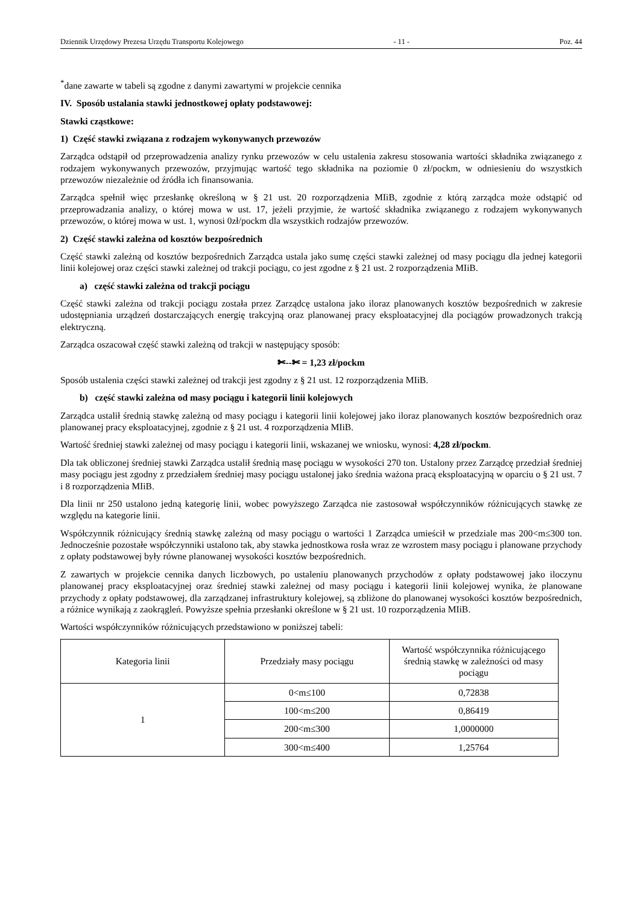Dziennik Urzędowy Prezesa Urzędu Transportu Kolejowego - 11 - Poz. 44
<sup>*</sup> dane zawarte w tabeli są zgodne z danymi zawartymi w projekcie cennika
IV. Sposób ustalania stawki jednostkowej opłaty podstawowej:
Stawki cząstkowe:
1) Część stawki związana z rodzajem wykonywanych przewozów
Zarządca odstąpił od przeprowadzenia analizy rynku przewozów w celu ustalenia zakresu stosowania wartości składnika związanego z rodzajem wykonywanych przewozów, przyjmując wartość tego składnika na poziomie 0 zł/pockm, w odniesieniu do wszystkich przewozów niezależnie od źródła ich finansowania.
Zarządca spełnił więc przesłankę określoną w § 21 ust. 20 rozporządzenia MIiB, zgodnie z którą zarządca może odstąpić od przeprowadzania analizy, o której mowa w ust. 17, jeżeli przyjmie, że wartość składnika związanego z rodzajem wykonywanych przewozów, o której mowa w ust. 1, wynosi 0zł/pockm dla wszystkich rodzajów przewozów.
2) Część stawki zależna od kosztów bezpośrednich
Część stawki zależną od kosztów bezpośrednich Zarządca ustala jako sumę części stawki zależnej od masy pociągu dla jednej kategorii linii kolejowej oraz części stawki zależnej od trakcji pociągu, co jest zgodne z § 21 ust. 2 rozporządzenia MIiB.
a) część stawki zależna od trakcji pociągu
Część stawki zależna od trakcji pociągu została przez Zarządcę ustalona jako iloraz planowanych kosztów bezpośrednich w zakresie udostępniania urządzeń dostarczających energię trakcyjną oraz planowanej pracy eksploatacyjnej dla pociągów prowadzonych trakcją elektryczną.
Zarządca oszacował część stawki zależną od trakcji w następujący sposób:
✄--✄ = 1,23 zł/pockm
Sposób ustalenia części stawki zależnej od trakcji jest zgodny z § 21 ust. 12 rozporządzenia MIiB.
b) część stawki zależna od masy pociągu i kategorii linii kolejowych
Zarządca ustalił średnią stawkę zależną od masy pociągu i kategorii linii kolejowej jako iloraz planowanych kosztów bezpośrednich oraz planowanej pracy eksploatacyjnej, zgodnie z § 21 ust. 4 rozporządzenia MIiB.
Wartość średniej stawki zależnej od masy pociągu i kategorii linii, wskazanej we wniosku, wynosi: 4,28 zł/pockm.
Dla tak obliczonej średniej stawki Zarządca ustalił średnią masę pociągu w wysokości 270 ton. Ustalony przez Zarządcę przedział średniej masy pociągu jest zgodny z przedziałem średniej masy pociągu ustalonej jako średnia ważona pracą eksploatacyjną w oparciu o § 21 ust. 7 i 8 rozporządzenia MIiB.
Dla linii nr 250 ustalono jedną kategorię linii, wobec powyższego Zarządca nie zastosował współczynników różnicujących stawkę ze względu na kategorie linii.
Współczynnik różnicujący średnią stawkę zależną od masy pociągu o wartości 1 Zarządca umieścił w przedziale mas 200<m≤300 ton. Jednocześnie pozostałe współczynniki ustalono tak, aby stawka jednostkowa rosła wraz ze wzrostem masy pociągu i planowane przychody z opłaty podstawowej były równe planowanej wysokości kosztów bezpośrednich.
Z zawartych w projekcie cennika danych liczbowych, po ustaleniu planowanych przychodów z opłaty podstawowej jako iloczynu planowanej pracy eksploatacyjnej oraz średniej stawki zależnej od masy pociągu i kategorii linii kolejowej wynika, że planowane przychody z opłaty podstawowej, dla zarządzanej infrastruktury kolejowej, są zbliżone do planowanej wysokości kosztów bezpośrednich, a różnice wynikają z zaokrągleń. Powyższe spełnia przesłanki określone w § 21 ust. 10 rozporządzenia MIiB.
Wartości współczynników różnicujących przedstawiono w poniższej tabeli:
| Kategoria linii | Przedziały masy pociągu | Wartość współczynnika różnicującego średnią stawkę w zależności od masy pociągu |
| --- | --- | --- |
| 1 | 0<m≤100 | 0,72838 |
| | 100<m≤200 | 0,86419 |
| | 200<m≤300 | 1,0000000 |
| | 300<m≤400 | 1,25764 |